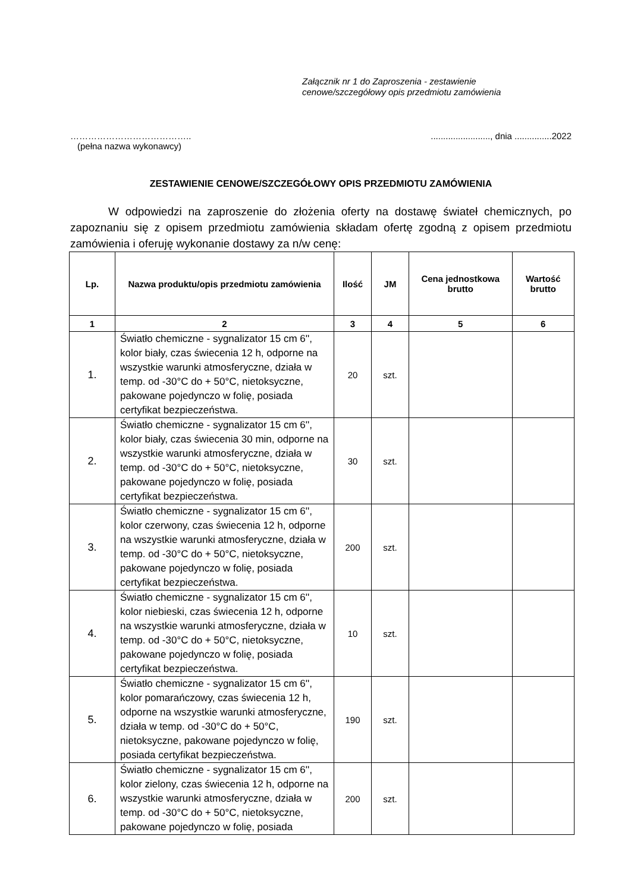Załącznik nr 1 do Zaproszenia - zestawienie
cenowe/szczegółowy opis przedmiotu zamówienia
………………………………….........................., dnia ...............2022
(pełna nazwa wykonawcy)
ZESTAWIENIE CENOWE/SZCZEGÓŁOWY OPIS PRZEDMIOTU ZAMÓWIENIA
W odpowiedzi na zaproszenie do złożenia oferty na dostawę świateł chemicznych, po zapoznaniu się z opisem przedmiotu zamówienia składam ofertę zgodną z opisem przedmiotu zamówienia i oferuję wykonanie dostawy za n/w cenę:
| Lp. | Nazwa produktu/opis przedmiotu zamówienia | Ilość | JM | Cena jednostkowa brutto | Wartość brutto |
| --- | --- | --- | --- | --- | --- |
| 1 | 2 | 3 | 4 | 5 | 6 |
| 1. | Światło chemiczne - sygnalizator 15 cm 6'', kolor biały, czas świecenia 12 h, odporne na wszystkie warunki atmosferyczne, działa w temp. od -30°C do + 50°C, nietoksyczne, pakowane pojedynczo w folię, posiada certyfikat bezpieczeństwa. | 20 | szt. | | |
| 2. | Światło chemiczne - sygnalizator 15 cm 6'', kolor biały, czas świecenia 30 min, odporne na wszystkie warunki atmosferyczne, działa w temp. od -30°C do + 50°C, nietoksyczne, pakowane pojedynczo w folię, posiada certyfikat bezpieczeństwa. | 30 | szt. | | |
| 3. | Światło chemiczne - sygnalizator 15 cm 6'', kolor czerwony, czas świecenia 12 h, odporne na wszystkie warunki atmosferyczne, działa w temp. od -30°C do + 50°C, nietoksyczne, pakowane pojedynczo w folię, posiada certyfikat bezpieczeństwa. | 200 | szt. | | |
| 4. | Światło chemiczne - sygnalizator 15 cm 6'', kolor niebieski, czas świecenia 12 h, odporne na wszystkie warunki atmosferyczne, działa w temp. od -30°C do + 50°C, nietoksyczne, pakowane pojedynczo w folię, posiada certyfikat bezpieczeństwa. | 10 | szt. | | |
| 5. | Światło chemiczne - sygnalizator 15 cm 6'', kolor pomarańczowy, czas świecenia 12 h, odporne na wszystkie warunki atmosferyczne, działa w temp. od -30°C do + 50°C, nietoksyczne, pakowane pojedynczo w folię, posiada certyfikat bezpieczeństwa. | 190 | szt. | | |
| 6. | Światło chemiczne - sygnalizator 15 cm 6'', kolor zielony, czas świecenia 12 h, odporne na wszystkie warunki atmosferyczne, działa w temp. od -30°C do + 50°C, nietoksyczne, pakowane pojedynczo w folię, posiada | 200 | szt. | | |